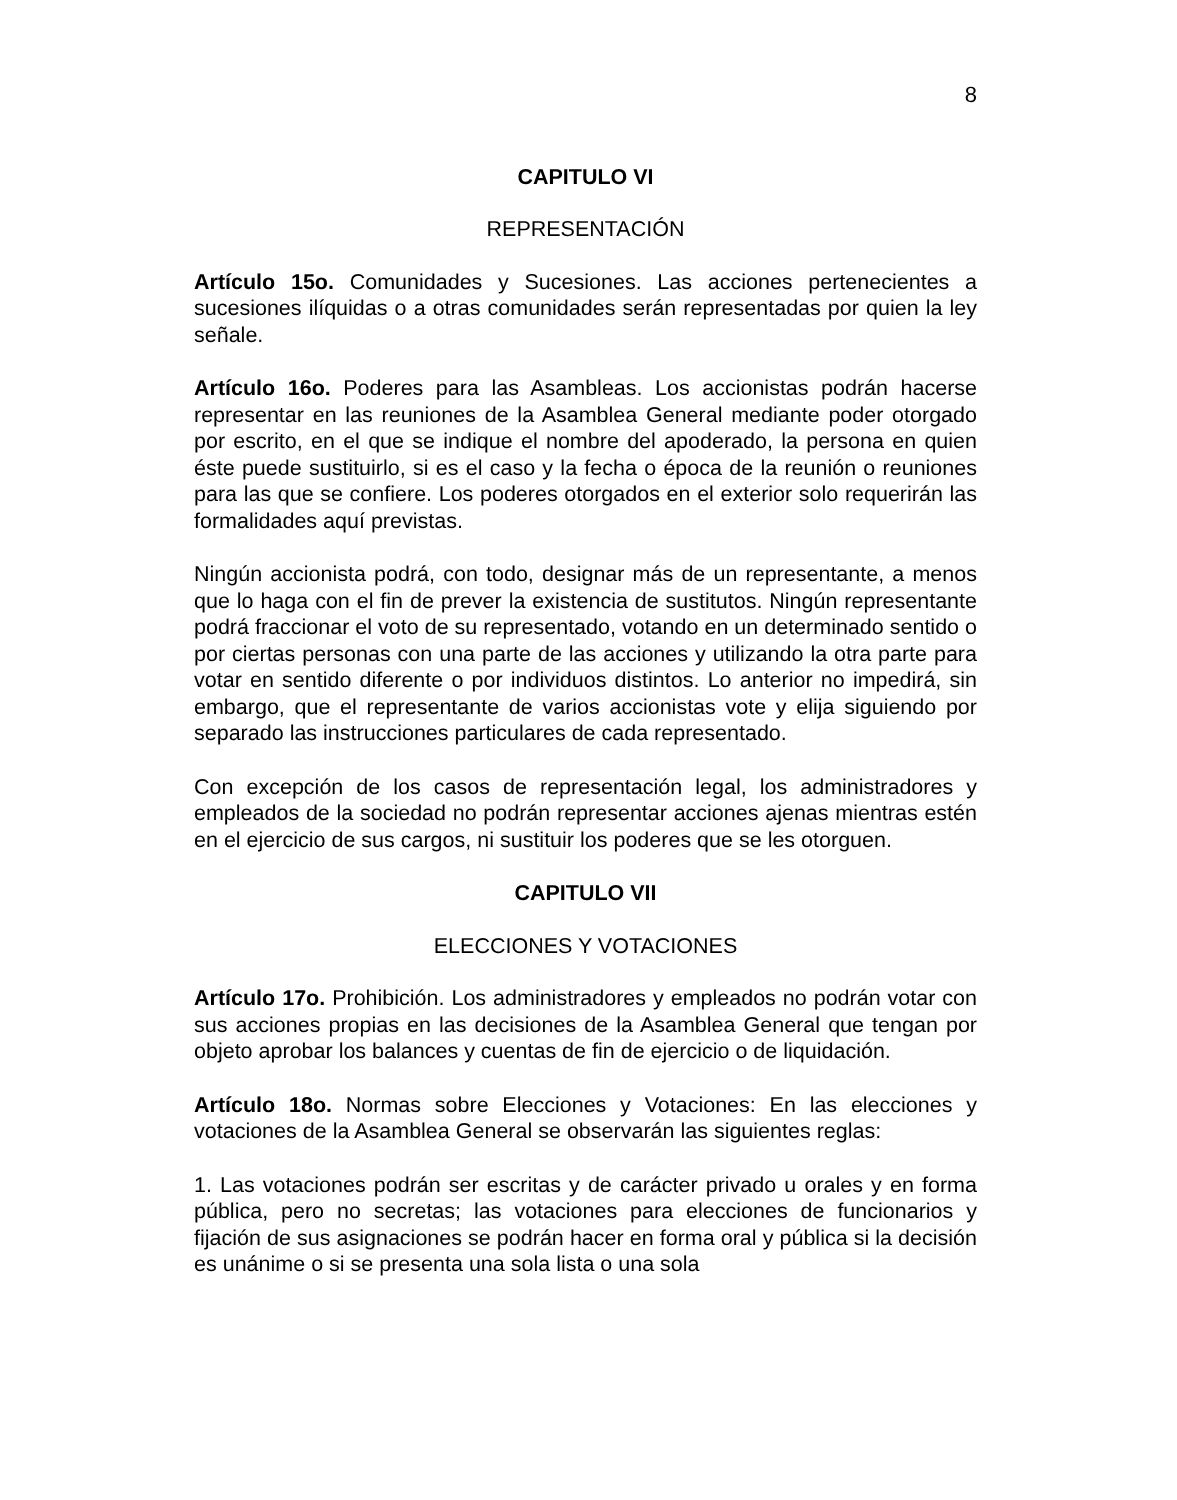8
CAPITULO VI
REPRESENTACIÓN
Artículo 15o. Comunidades y Sucesiones. Las acciones pertenecientes a sucesiones ilíquidas o a otras comunidades serán representadas por quien la ley señale.
Artículo 16o. Poderes para las Asambleas. Los accionistas podrán hacerse representar en las reuniones de la Asamblea General mediante poder otorgado por escrito, en el que se indique el nombre del apoderado, la persona en quien éste puede sustituirlo, si es el caso y la fecha o época de la reunión o reuniones para las que se confiere. Los poderes otorgados en el exterior solo requerirán las formalidades aquí previstas.
Ningún accionista podrá, con todo, designar más de un representante, a menos que lo haga con el fin de prever la existencia de sustitutos. Ningún representante podrá fraccionar el voto de su representado, votando en un determinado sentido o por ciertas personas con una parte de las acciones y utilizando la otra parte para votar en sentido diferente o por individuos distintos. Lo anterior no impedirá, sin embargo, que el representante de varios accionistas vote y elija siguiendo por separado las instrucciones particulares de cada representado.
Con excepción de los casos de representación legal, los administradores y empleados de la sociedad no podrán representar acciones ajenas mientras estén en el ejercicio de sus cargos, ni sustituir los poderes que se les otorguen.
CAPITULO VII
ELECCIONES Y VOTACIONES
Artículo 17o. Prohibición. Los administradores y empleados no podrán votar con sus acciones propias en las decisiones de la Asamblea General que tengan por objeto aprobar los balances y cuentas de fin de ejercicio o de liquidación.
Artículo 18o. Normas sobre Elecciones y Votaciones: En las elecciones y votaciones de la Asamblea General se observarán las siguientes reglas:
1. Las votaciones podrán ser escritas y de carácter privado u orales y en forma pública, pero no secretas; las votaciones para elecciones de funcionarios y fijación de sus asignaciones se podrán hacer en forma oral y pública si la decisión es unánime o si se presenta una sola lista o una sola